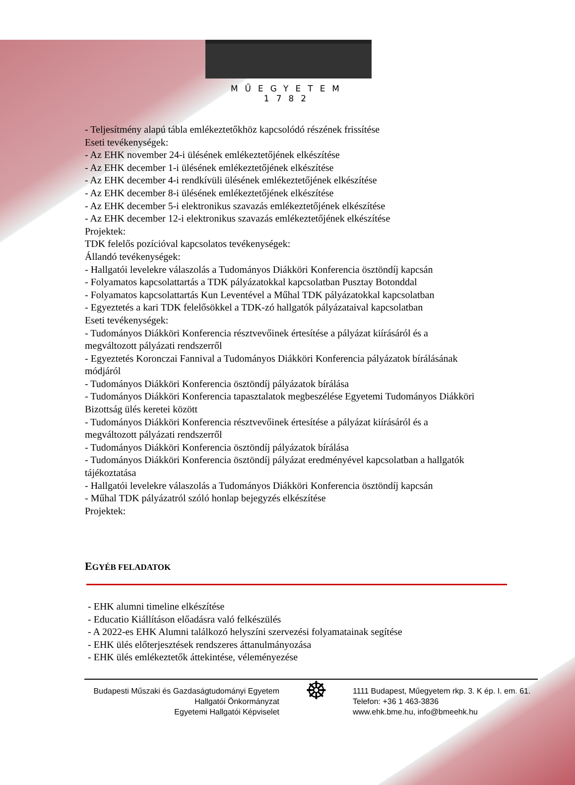MŰEGYETEM 1782
- Teljesítmény alapú tábla emlékeztetőkhöz kapcsolódó részének frissítése
Eseti tevékenységek:
- Az EHK november 24-i ülésének emlékeztetőjének elkészítése
- Az EHK december 1-i ülésének emlékeztetőjének elkészítése
- Az EHK december 4-i rendkívüli ülésének emlékeztetőjének elkészítése
- Az EHK december 8-i ülésének emlékeztetőjének elkészítése
- Az EHK december 5-i elektronikus szavazás emlékeztetőjének elkészítése
- Az EHK december 12-i elektronikus szavazás emlékeztetőjének elkészítése
Projektek:
TDK felelős pozícióval kapcsolatos tevékenységek:
Állandó tevékenységek:
- Hallgatói levelekre válaszolás a Tudományos Diákköri Konferencia ösztöndíj kapcsán
- Folyamatos kapcsolattartás a TDK pályázatokkal kapcsolatban Pusztay Botonddal
- Folyamatos kapcsolattartás Kun Leventével a Műhal TDK pályázatokkal kapcsolatban
- Egyeztetés a kari TDK felelősökkel a TDK-zó hallgatók pályázataival kapcsolatban
Eseti tevékenységek:
- Tudományos Diákköri Konferencia résztvevőinek értesítése a pályázat kiírásáról és a megváltozott pályázati rendszerről
- Egyeztetés Koronczai Fannival a Tudományos Diákköri Konferencia pályázatok bírálásának módjáról
- Tudományos Diákköri Konferencia ösztöndíj pályázatok bírálása
- Tudományos Diákköri Konferencia tapasztalatok megbeszélése Egyetemi Tudományos Diákköri Bizottság ülés keretei között
- Tudományos Diákköri Konferencia résztvevőinek értesítése a pályázat kiírásáról és a megváltozott pályázati rendszerről
- Tudományos Diákköri Konferencia ösztöndíj pályázatok bírálása
- Tudományos Diákköri Konferencia ösztöndíj pályázat eredményével kapcsolatban a hallgatók tájékoztatása
- Hallgatói levelekre válaszolás a Tudományos Diákköri Konferencia ösztöndíj kapcsán
- Műhal TDK pályázatról szóló honlap bejegyzés elkészítése
Projektek:
EGYÉB FELADATOK
- EHK alumni timeline elkészítése
- Educatio Kiállításon előadásra való felkészülés
- A 2022-es EHK Alumni találkozó helyszíni szervezési folyamatainak segítése
- EHK ülés előterjesztések rendszeres áttanulmányozása
- EHK ülés emlékeztetők áttekintése, véleményezése
Budapesti Műszaki és Gazdaságtudományi Egyetem
Hallgatói Önkormányzat
Egyetemi Hallgatói Képviselet
☸
1111 Budapest, Műegyetem rkp. 3. K ép. I. em. 61.
Telefon: +36 1 463-3836
www.ehk.bme.hu, info@bmeehk.hu